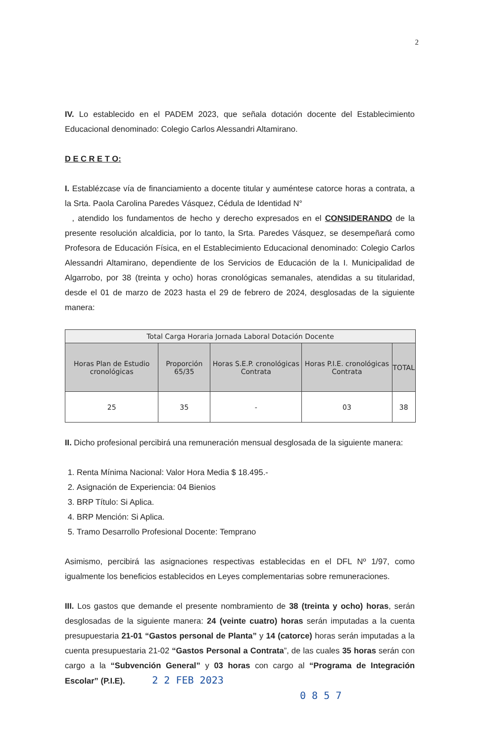2
IV. Lo establecido en el PADEM 2023, que señala dotación docente del Establecimiento Educacional denominado: Colegio Carlos Alessandri Altamirano.
D E C R E T O:
I. Establézcase vía de financiamiento a docente titular y auméntese catorce horas a contrata, a la Srta. Paola Carolina Paredes Vásquez, Cédula de Identidad N°
, atendido los fundamentos de hecho y derecho expresados en el CONSIDERANDO de la presente resolución alcaldicia, por lo tanto, la Srta. Paredes Vásquez, se desempeñará como Profesora de Educación Física, en el Establecimiento Educacional denominado: Colegio Carlos Alessandri Altamirano, dependiente de los Servicios de Educación de la I. Municipalidad de Algarrobo, por 38 (treinta y ocho) horas cronológicas semanales, atendidas a su titularidad, desde el 01 de marzo de 2023 hasta el 29 de febrero de 2024, desglosadas de la siguiente manera:
| Total Carga Horaria Jornada Laboral Dotación Docente | | | | |
| --- | --- | --- | --- | --- |
| Horas Plan de Estudio cronológicas | Proporción 65/35 | Horas S.E.P. cronológicas Contrata | Horas P.I.E. cronológicas Contrata | TOTAL |
| 25 | 35 | - | 03 | 38 |
II. Dicho profesional percibirá una remuneración mensual desglosada de la siguiente manera:
1. Renta Mínima Nacional: Valor Hora Media $ 18.495.-
2. Asignación de Experiencia: 04 Bienios
3. BRP Título: Si Aplica.
4. BRP Mención: Si Aplica.
5. Tramo Desarrollo Profesional Docente: Temprano
Asimismo, percibirá las asignaciones respectivas establecidas en el DFL Nº 1/97, como igualmente los beneficios establecidos en Leyes complementarias sobre remuneraciones.
III. Los gastos que demande el presente nombramiento de 38 (treinta y ocho) horas, serán desglosadas de la siguiente manera: 24 (veinte cuatro) horas serán imputadas a la cuenta presupuestaria 21-01 “Gastos personal de Planta” y 14 (catorce) horas serán imputadas a la cuenta presupuestaria 21-02 “Gastos Personal a Contrata”, de las cuales 35 horas serán con cargo a la “Subvención General” y 03 horas con cargo al “Programa de Integración Escolar” (P.I.E). 2 2 FEB 2023
0 8 5 7